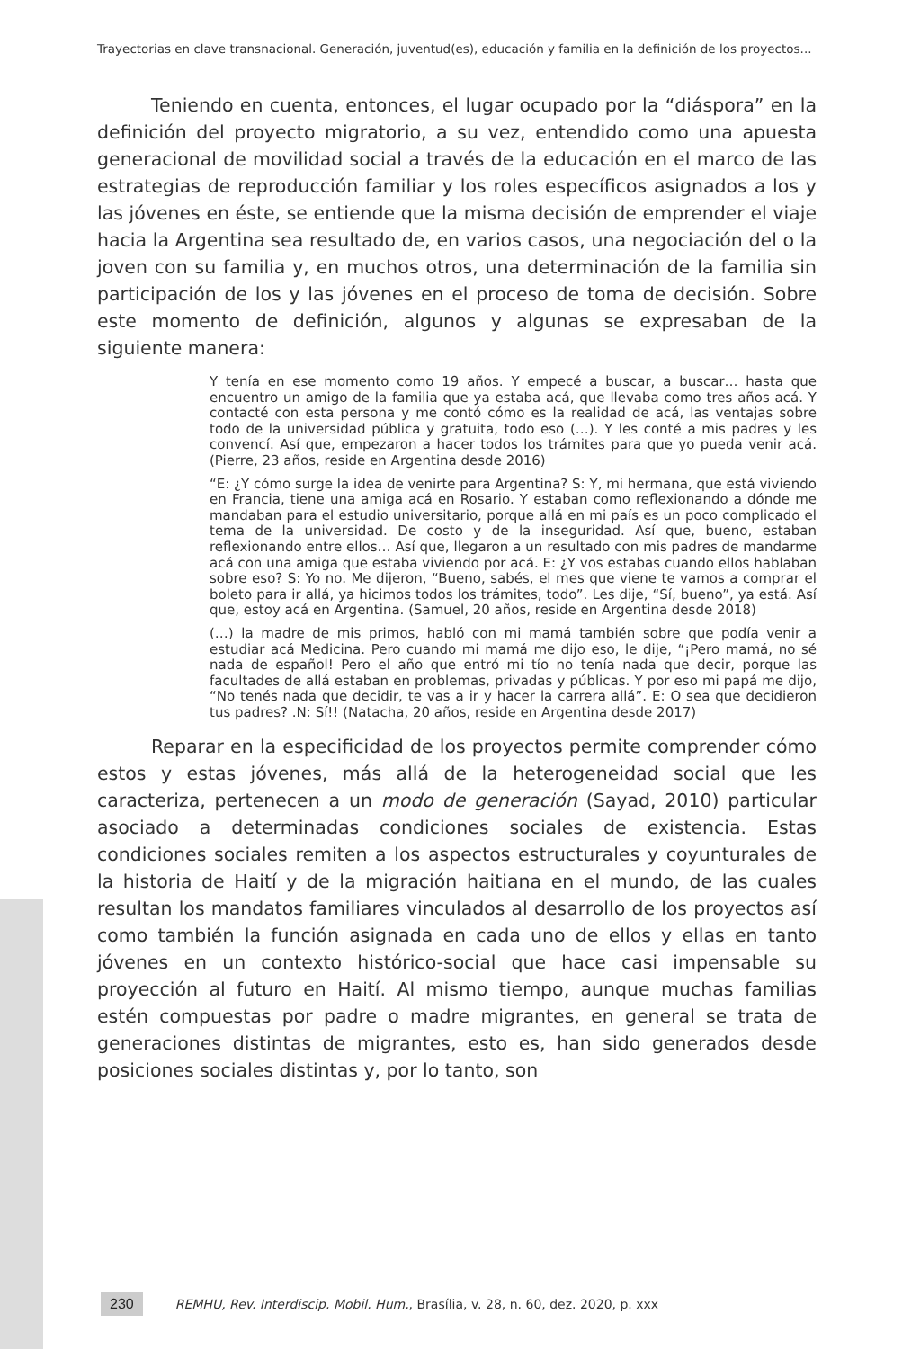Trayectorias en clave transnacional. Generación, juventud(es), educación y familia en la definición de los proyectos...
Teniendo en cuenta, entonces, el lugar ocupado por la “diáspora” en la definición del proyecto migratorio, a su vez, entendido como una apuesta generacional de movilidad social a través de la educación en el marco de las estrategias de reproducción familiar y los roles específicos asignados a los y las jóvenes en éste, se entiende que la misma decisión de emprender el viaje hacia la Argentina sea resultado de, en varios casos, una negociación del o la joven con su familia y, en muchos otros, una determinación de la familia sin participación de los y las jóvenes en el proceso de toma de decisión. Sobre este momento de definición, algunos y algunas se expresaban de la siguiente manera:
Y tenía en ese momento como 19 años. Y empecé a buscar, a buscar… hasta que encuentro un amigo de la familia que ya estaba acá, que llevaba como tres años acá. Y contacté con esta persona y me contó cómo es la realidad de acá, las ventajas sobre todo de la universidad pública y gratuita, todo eso (…). Y les conté a mis padres y les convencí. Así que, empezaron a hacer todos los trámites para que yo pueda venir acá. (Pierre, 23 años, reside en Argentina desde 2016)
“E: ¿Y cómo surge la idea de venirte para Argentina? S: Y, mi hermana, que está viviendo en Francia, tiene una amiga acá en Rosario. Y estaban como reflexionando a dónde me mandaban para el estudio universitario, porque allá en mi país es un poco complicado el tema de la universidad. De costo y de la inseguridad. Así que, bueno, estaban reflexionando entre ellos… Así que, llegaron a un resultado con mis padres de mandarme acá con una amiga que estaba viviendo por acá. E: ¿Y vos estabas cuando ellos hablaban sobre eso? S: Yo no. Me dijeron, “Bueno, sabés, el mes que viene te vamos a comprar el boleto para ir allá, ya hicimos todos los trámites, todo”. Les dije, “Sí, bueno”, ya está. Así que, estoy acá en Argentina. (Samuel, 20 años, reside en Argentina desde 2018)
(…) la madre de mis primos, habló con mi mamá también sobre que podía venir a estudiar acá Medicina. Pero cuando mi mamá me dijo eso, le dije, “¡Pero mamá, no sé nada de español! Pero el año que entró mi tío no tenía nada que decir, porque las facultades de allá estaban en problemas, privadas y públicas. Y por eso mi papá me dijo, “No tenés nada que decidir, te vas a ir y hacer la carrera allá”. E: O sea que decidieron tus padres? .N: Sí!! (Natacha, 20 años, reside en Argentina desde 2017)
Reparar en la especificidad de los proyectos permite comprender cómo estos y estas jóvenes, más allá de la heterogeneidad social que les caracteriza, pertenecen a un modo de generación (Sayad, 2010) particular asociado a determinadas condiciones sociales de existencia. Estas condiciones sociales remiten a los aspectos estructurales y coyunturales de la historia de Haití y de la migración haitiana en el mundo, de las cuales resultan los mandatos familiares vinculados al desarrollo de los proyectos así como también la función asignada en cada uno de ellos y ellas en tanto jóvenes en un contexto histórico-social que hace casi impensable su proyección al futuro en Haití. Al mismo tiempo, aunque muchas familias estén compuestas por padre o madre migrantes, en general se trata de generaciones distintas de migrantes, esto es, han sido generados desde posiciones sociales distintas y, por lo tanto, son
230 REMHU, Rev. Interdiscip. Mobil. Hum., Brasília, v. 28, n. 60, dez. 2020, p. xxx